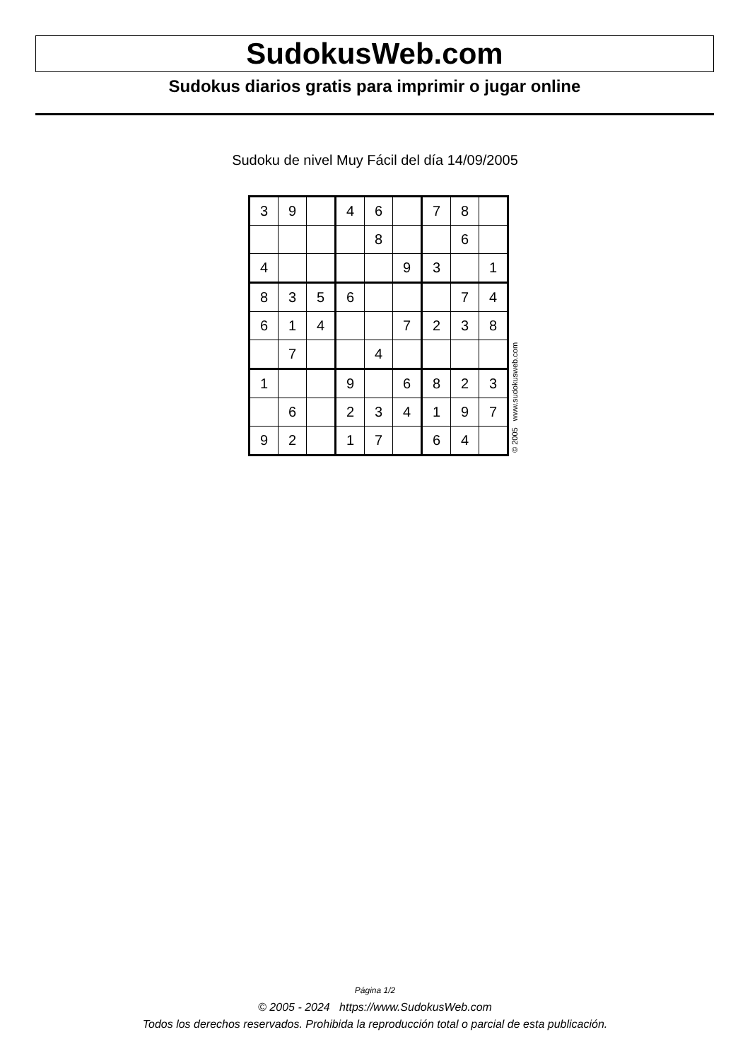SudokusWeb.com
Sudokus diarios gratis para imprimir o jugar online
Sudoku de nivel Muy Fácil del día 14/09/2005
| 3 | 9 | | 4 | 6 | | 7 | 8 | |
| | | | | 8 | | | 6 | |
| 4 | | | | | 9 | 3 | | 1 |
| 8 | 3 | 5 | 6 | | | | 7 | 4 |
| 6 | 1 | 4 | | | 7 | 2 | 3 | 8 |
| | 7 | | | 4 | | | | |
| 1 | | | 9 | | 6 | 8 | 2 | 3 |
| | 6 | | 2 | 3 | 4 | 1 | 9 | 7 |
| 9 | 2 | | 1 | 7 | | 6 | 4 | |
© 2005 www.sudokusweb.com
Página 1/2
© 2005 - 2024 https://www.SudokusWeb.com
Todos los derechos reservados. Prohibida la reproducción total o parcial de esta publicación.